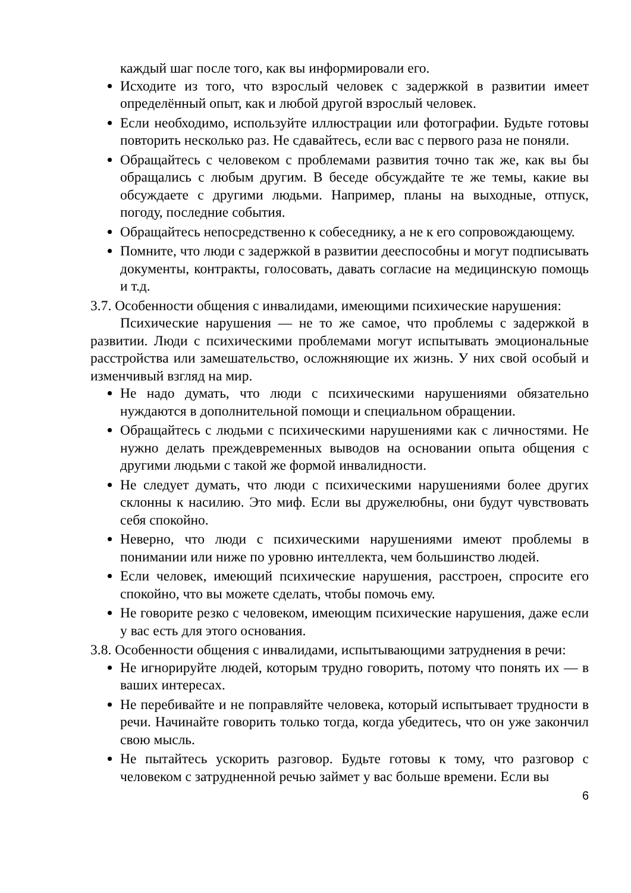каждый шаг после того, как вы информировали его.
Исходите из того, что взрослый человек с задержкой в развитии имеет определённый опыт, как и любой другой взрослый человек.
Если необходимо, используйте иллюстрации или фотографии. Будьте готовы повторить несколько раз. Не сдавайтесь, если вас с первого раза не поняли.
Обращайтесь с человеком с проблемами развития точно так же, как вы бы обращались с любым другим. В беседе обсуждайте те же темы, какие вы обсуждаете с другими людьми. Например, планы на выходные, отпуск, погоду, последние события.
Обращайтесь непосредственно к собеседнику, а не к его сопровождающему.
Помните, что люди с задержкой в развитии дееспособны и могут подписывать документы, контракты, голосовать, давать согласие на медицинскую помощь и т.д.
3.7. Особенности общения с инвалидами, имеющими психические нарушения:
Психические нарушения — не то же самое, что проблемы с задержкой в развитии. Люди с психическими проблемами могут испытывать эмоциональные расстройства или замешательство, осложняющие их жизнь. У них свой особый и изменчивый взгляд на мир.
Не надо думать, что люди с психическими нарушениями обязательно нуждаются в дополнительной помощи и специальном обращении.
Обращайтесь с людьми с психическими нарушениями как с личностями. Не нужно делать преждевременных выводов на основании опыта общения с другими людьми с такой же формой инвалидности.
Не следует думать, что люди с психическими нарушениями более других склонны к насилию. Это миф. Если вы дружелюбны, они будут чувствовать себя спокойно.
Неверно, что люди с психическими нарушениями имеют проблемы в понимании или ниже по уровню интеллекта, чем большинство людей.
Если человек, имеющий психические нарушения, расстроен, спросите его спокойно, что вы можете сделать, чтобы помочь ему.
Не говорите резко с человеком, имеющим психические нарушения, даже если у вас есть для этого основания.
3.8. Особенности общения с инвалидами, испытывающими затруднения в речи:
Не игнорируйте людей, которым трудно говорить, потому что понять их — в ваших интересах.
Не перебивайте и не поправляйте человека, который испытывает трудности в речи. Начинайте говорить только тогда, когда убедитесь, что он уже закончил свою мысль.
Не пытайтесь ускорить разговор. Будьте готовы к тому, что разговор с человеком с затрудненной речью займет у вас больше времени. Если вы
6